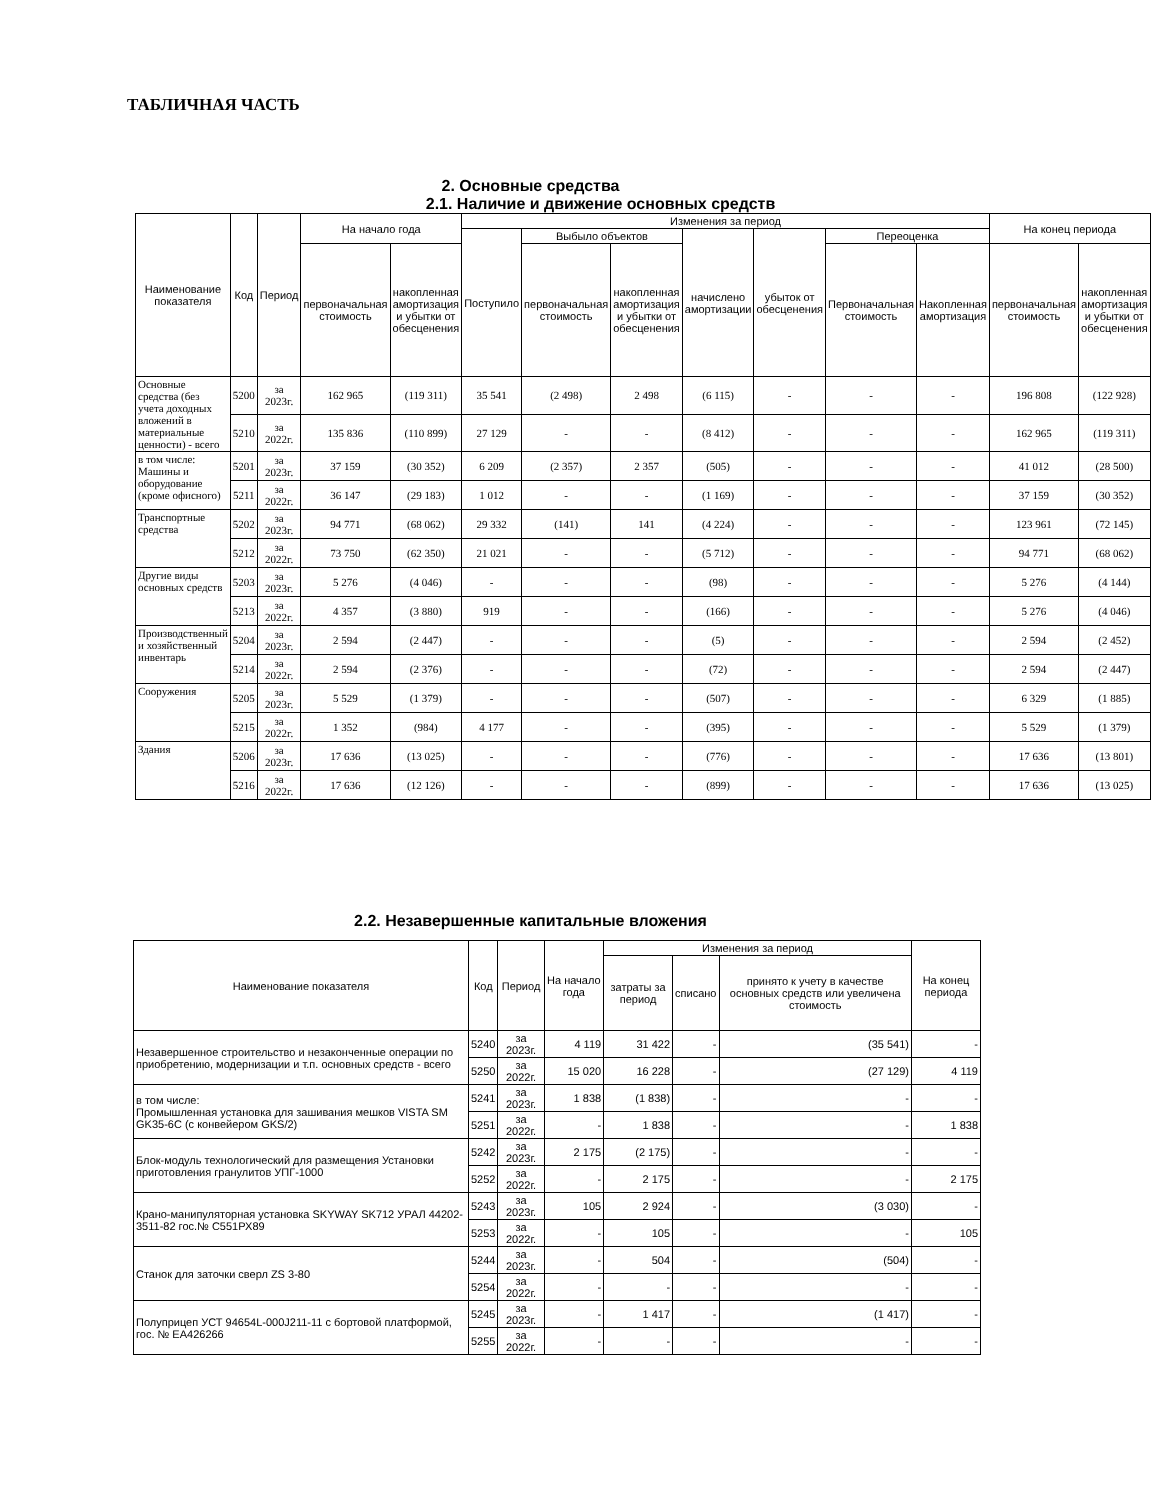ТАБЛИЧНАЯ ЧАСТЬ
2. Основные средства
2.1. Наличие и движение основных средств
| Наименование показателя | Код | Период | На начало года | | Изменения за период | | | | | | | На конец периода | |
| --- | --- | --- | --- | --- | --- | --- | --- | --- | --- | --- | --- | --- | --- |
| | | | | | Поступило | Выбыло объектов | | начислено амортизации | убыток от обесценения | Переоценка | | | |
| | | | первоначальная стоимость | накопленная амортизация и убытки от обесценения | | первоначальная стоимость | накопленная амортизация и убытки от обесценения | | | Первоначальная стоимость | Накопленная амортизация | первоначальная стоимость | накопленная амортизация и убытки от обесценения |
| Основные средства (без учета доходных вложений в материальные ценности) - всего | 5200 | за 2023г. | 162 965 | (119 311) | 35 541 | (2 498) | 2 498 | (6 115) | - | - | - | 196 808 | (122 928) |
| | 5210 | за 2022г. | 135 836 | (110 899) | 27 129 | - | - | (8 412) | - | - | - | 162 965 | (119 311) |
| в том числе: Машины и оборудование (кроме офисного) | 5201 | за 2023г. | 37 159 | (30 352) | 6 209 | (2 357) | 2 357 | (505) | - | - | - | 41 012 | (28 500) |
| | 5211 | за 2022г. | 36 147 | (29 183) | 1 012 | - | - | (1 169) | - | - | - | 37 159 | (30 352) |
| Транспортные средства | 5202 | за 2023г. | 94 771 | (68 062) | 29 332 | (141) | 141 | (4 224) | - | - | - | 123 961 | (72 145) |
| | 5212 | за 2022г. | 73 750 | (62 350) | 21 021 | - | - | (5 712) | - | - | - | 94 771 | (68 062) |
| Другие виды основных средств | 5203 | за 2023г. | 5 276 | (4 046) | - | - | - | (98) | - | - | - | 5 276 | (4 144) |
| | 5213 | за 2022г. | 4 357 | (3 880) | 919 | - | - | (166) | - | - | - | 5 276 | (4 046) |
| Производственный и хозяйственный инвентарь | 5204 | за 2023г. | 2 594 | (2 447) | - | - | - | (5) | - | - | - | 2 594 | (2 452) |
| | 5214 | за 2022г. | 2 594 | (2 376) | - | - | - | (72) | - | - | - | 2 594 | (2 447) |
| Сооружения | 5205 | за 2023г. | 5 529 | (1 379) | - | - | - | (507) | - | - | - | 6 329 | (1 885) |
| | 5215 | за 2022г. | 1 352 | (984) | 4 177 | - | - | (395) | - | - | - | 5 529 | (1 379) |
| Здания | 5206 | за 2023г. | 17 636 | (13 025) | - | - | - | (776) | - | - | - | 17 636 | (13 801) |
| | 5216 | за 2022г. | 17 636 | (12 126) | - | - | - | (899) | - | - | - | 17 636 | (13 025) |
2.2. Незавершенные капитальные вложения
| Наименование показателя | Код | Период | На начало года | Изменения за период | | | На конец периода |
| --- | --- | --- | --- | --- | --- | --- | --- |
| | | | | затраты за период | списано | принято к учету в качестве основных средств или увеличена стоимость | |
| Незавершенное строительство и незаконченные операции по приобретению, модернизации и т.п. основных средств - всего | 5240 | за 2023г. | 4 119 | 31 422 | - | (35 541) | - |
| | 5250 | за 2022г. | 15 020 | 16 228 | - | (27 129) | 4 119 |
| в том числе: Промышленная установка для зашивания мешков VISTA SM GK35-6C (с конвейером GKS/2) | 5241 | за 2023г. | 1 838 | (1 838) | - | - | - |
| | 5251 | за 2022г. | - | 1 838 | - | - | 1 838 |
| Блок-модуль технологический для размещения Установки приготовления гранулитов УПГ-1000 | 5242 | за 2023г. | 2 175 | (2 175) | - | - | - |
| | 5252 | за 2022г. | - | 2 175 | - | - | 2 175 |
| Крано-манипуляторная установка SKYWAY SK712 УРАЛ 44202-3511-82 гос.№ С551РХ89 | 5243 | за 2023г. | 105 | 2 924 | - | (3 030) | - |
| | 5253 | за 2022г. | - | 105 | - | - | 105 |
| Станок для заточки сверл ZS 3-80 | 5244 | за 2023г. | - | 504 | - | (504) | - |
| | 5254 | за 2022г. | - | - | - | - | - |
| Полуприцеп УСТ 94654L-000J211-11 с бортовой платформой, гос. № ЕА426266 | 5245 | за 2023г. | - | 1 417 | - | (1 417) | - |
| | 5255 | за 2022г. | - | - | - | - | - |